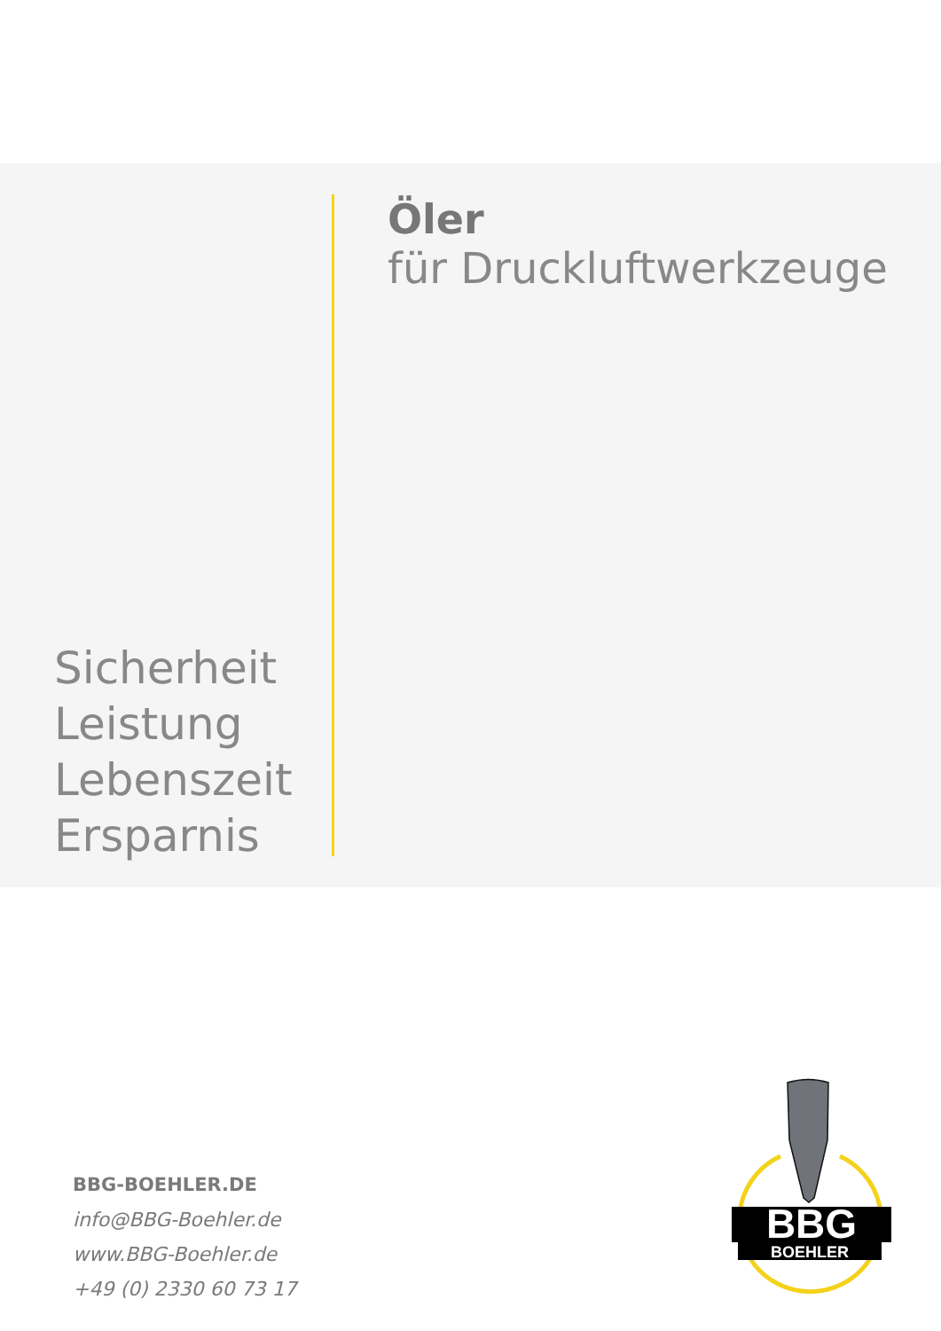Öler
für Druckluftwerkzeuge
Sicherheit
Leistung
Lebenszeit
Ersparnis
BBG-BOEHLER.DE
info@BBG-Boehler.de
www.BBG-Boehler.de
+49 (0) 2330 60 73 17
BBG
BOEHLER